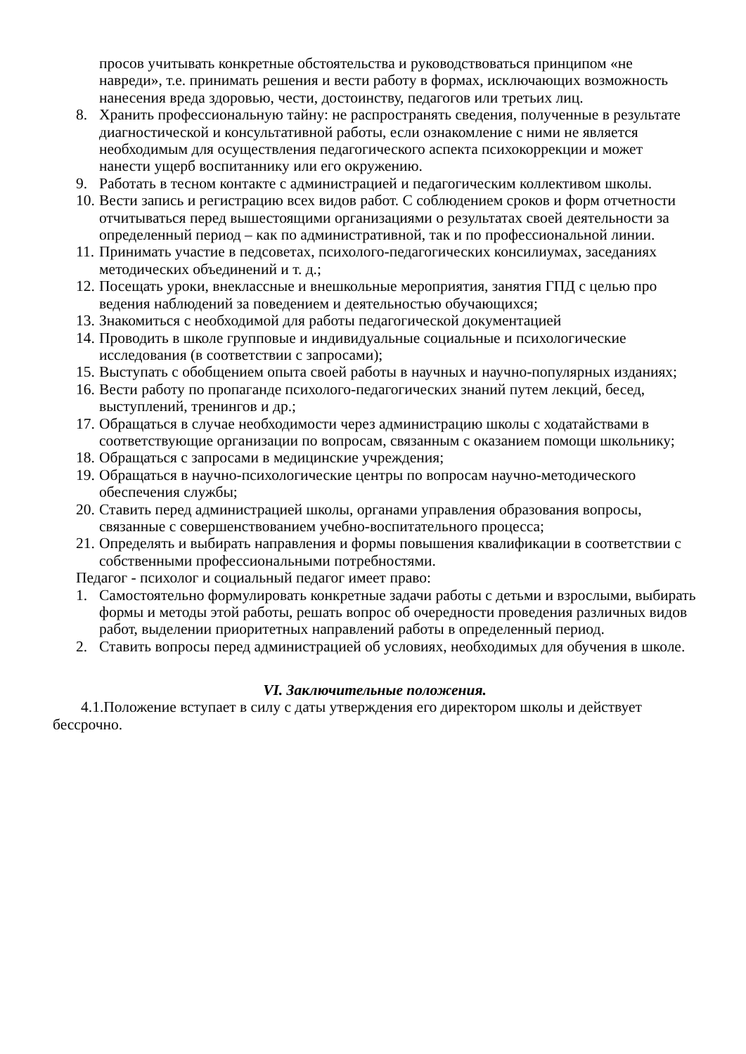просов учитывать конкретные обстоятельства и руководствоваться принципом «не навреди», т.е. принимать решения и вести работу в формах, исключающих возможность нанесения вреда здоровью, чести, достоинству, педагогов или третьих лиц.
8. Хранить профессиональную тайну: не распространять сведения, полученные в результате диагностической и консультативной работы, если ознакомление с ними не является необходимым для осуществления педагогического аспекта психокоррекции и может нанести ущерб воспитаннику или его окружению.
9. Работать в тесном контакте с администрацией и педагогическим коллективом школы.
10. Вести запись и регистрацию всех видов работ. С соблюдением сроков и форм отчетности отчитываться перед вышестоящими организациями о результатах своей деятельности за определенный период – как по административной, так и по профессиональной линии.
11. Принимать участие в педсоветах, психолого-педагогических консилиумах, заседаниях методических объединений и т. д.;
12. Посещать уроки, внеклассные и внешкольные мероприятия, занятия ГПД с целью про ведения наблюдений за поведением и деятельностью обучающихся;
13. Знакомиться с необходимой для работы педагогической документацией
14. Проводить в школе групповые и индивидуальные социальные и психологические исследования (в соответствии с запросами);
15. Выступать с обобщением опыта своей работы в научных и научно-популярных изданиях;
16. Вести работу по пропаганде психолого-педагогических знаний путем лекций, бесед, выступлений, тренингов и др.;
17. Обращаться в случае необходимости через администрацию школы с ходатайствами в соответствующие организации по вопросам, связанным с оказанием помощи школьнику;
18. Обращаться с запросами в медицинские учреждения;
19. Обращаться в научно-психологические центры по вопросам научно-методического обеспечения службы;
20. Ставить перед администрацией школы, органами управления образования вопросы, связанные с совершенствованием учебно-воспитательного процесса;
21. Определять и выбирать направления и формы повышения квалификации в соответствии с собственными профессиональными потребностями.
Педагог - психолог и социальный педагог имеет право:
1. Самостоятельно формулировать конкретные задачи работы с детьми и взрослыми, выбирать формы и методы этой работы, решать вопрос об очередности проведения различных видов работ, выделении приоритетных направлений работы в определенный период.
2. Ставить вопросы перед администрацией об условиях, необходимых для обучения в школе.
VI. Заключительные положения.
4.1.Положение вступает в силу с даты утверждения его директором школы и действует бессрочно.